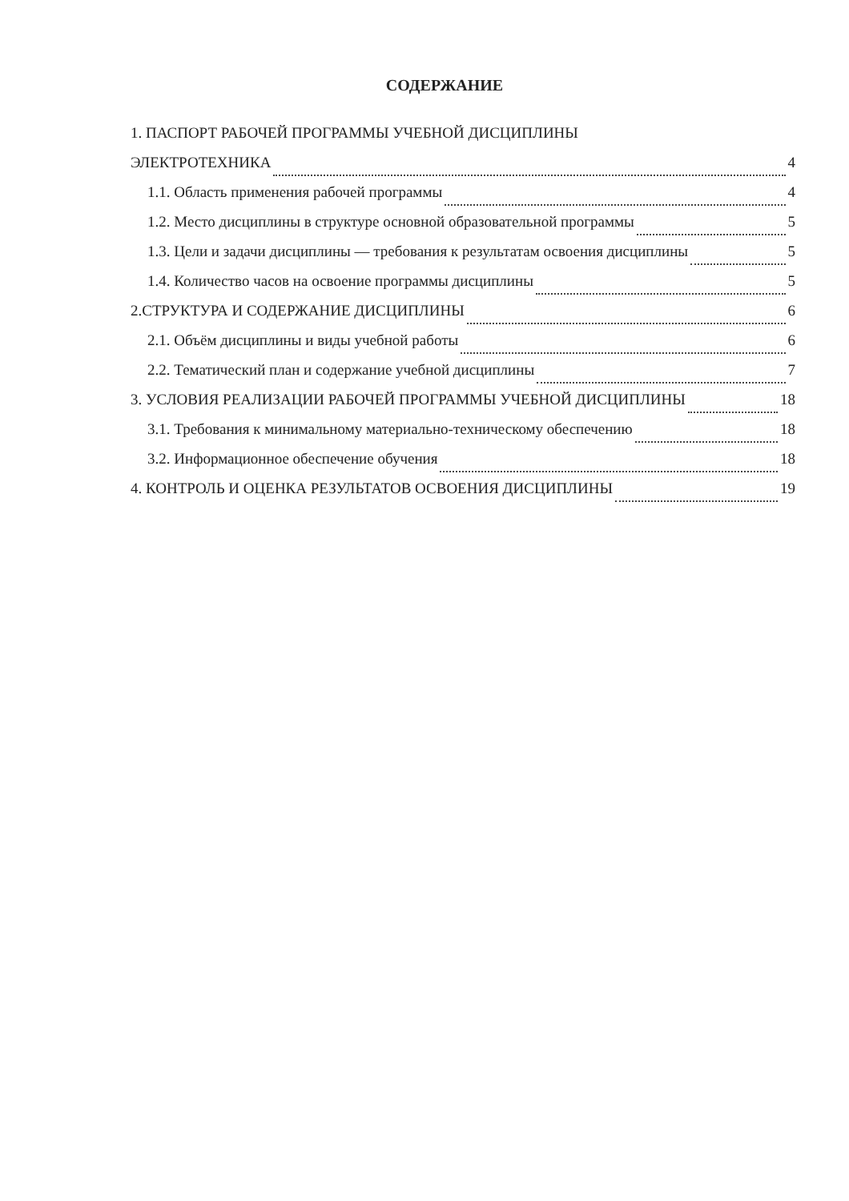СОДЕРЖАНИЕ
1. ПАСПОРТ РАБОЧЕЙ ПРОГРАММЫ УЧЕБНОЙ ДИСЦИПЛИНЫ
ЭЛЕКТРОТЕХНИКА 4
1.1. Область применения рабочей программы 4
1.2. Место дисциплины в структуре основной образовательной программы 5
1.3. Цели и задачи дисциплины — требования к результатам освоения дисциплины 5
1.4. Количество часов на освоение программы дисциплины 5
2.СТРУКТУРА И СОДЕРЖАНИЕ ДИСЦИПЛИНЫ 6
2.1. Объём дисциплины и виды учебной работы 6
2.2. Тематический план и содержание учебной дисциплины 7
3. УСЛОВИЯ РЕАЛИЗАЦИИ РАБОЧЕЙ ПРОГРАММЫ УЧЕБНОЙ ДИСЦИПЛИНЫ 18
3.1. Требования к минимальному материально-техническому обеспечению 18
3.2. Информационное обеспечение обучения 18
4. КОНТРОЛЬ И ОЦЕНКА РЕЗУЛЬТАТОВ ОСВОЕНИЯ ДИСЦИПЛИНЫ 19